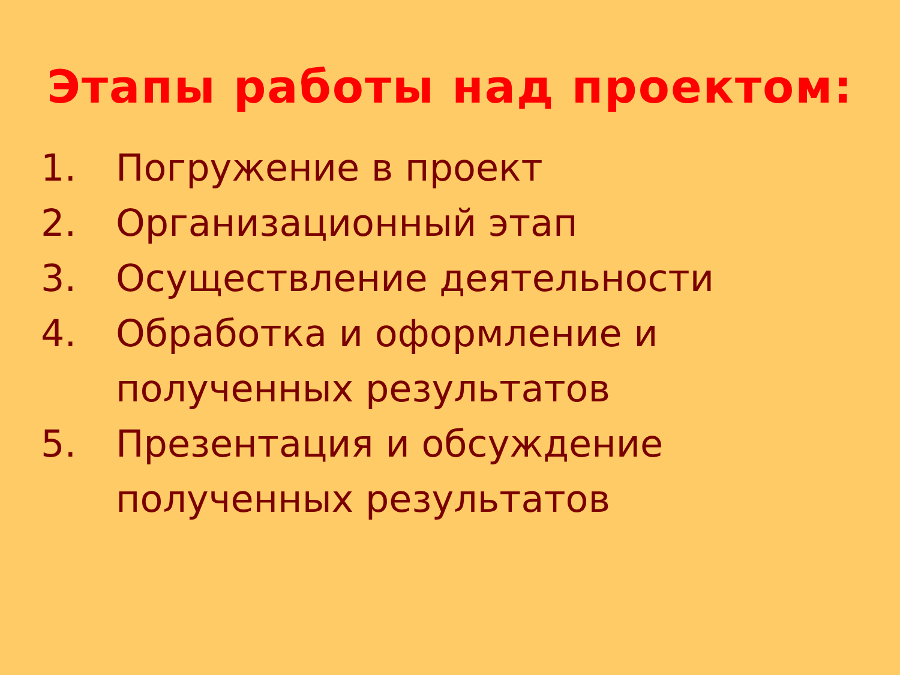Этапы работы над проектом:
1. Погружение в проект
2. Организационный этап
3. Осуществление деятельности
4. Обработка и оформление и
полученных результатов
5. Презентация и обсуждение
полученных результатов